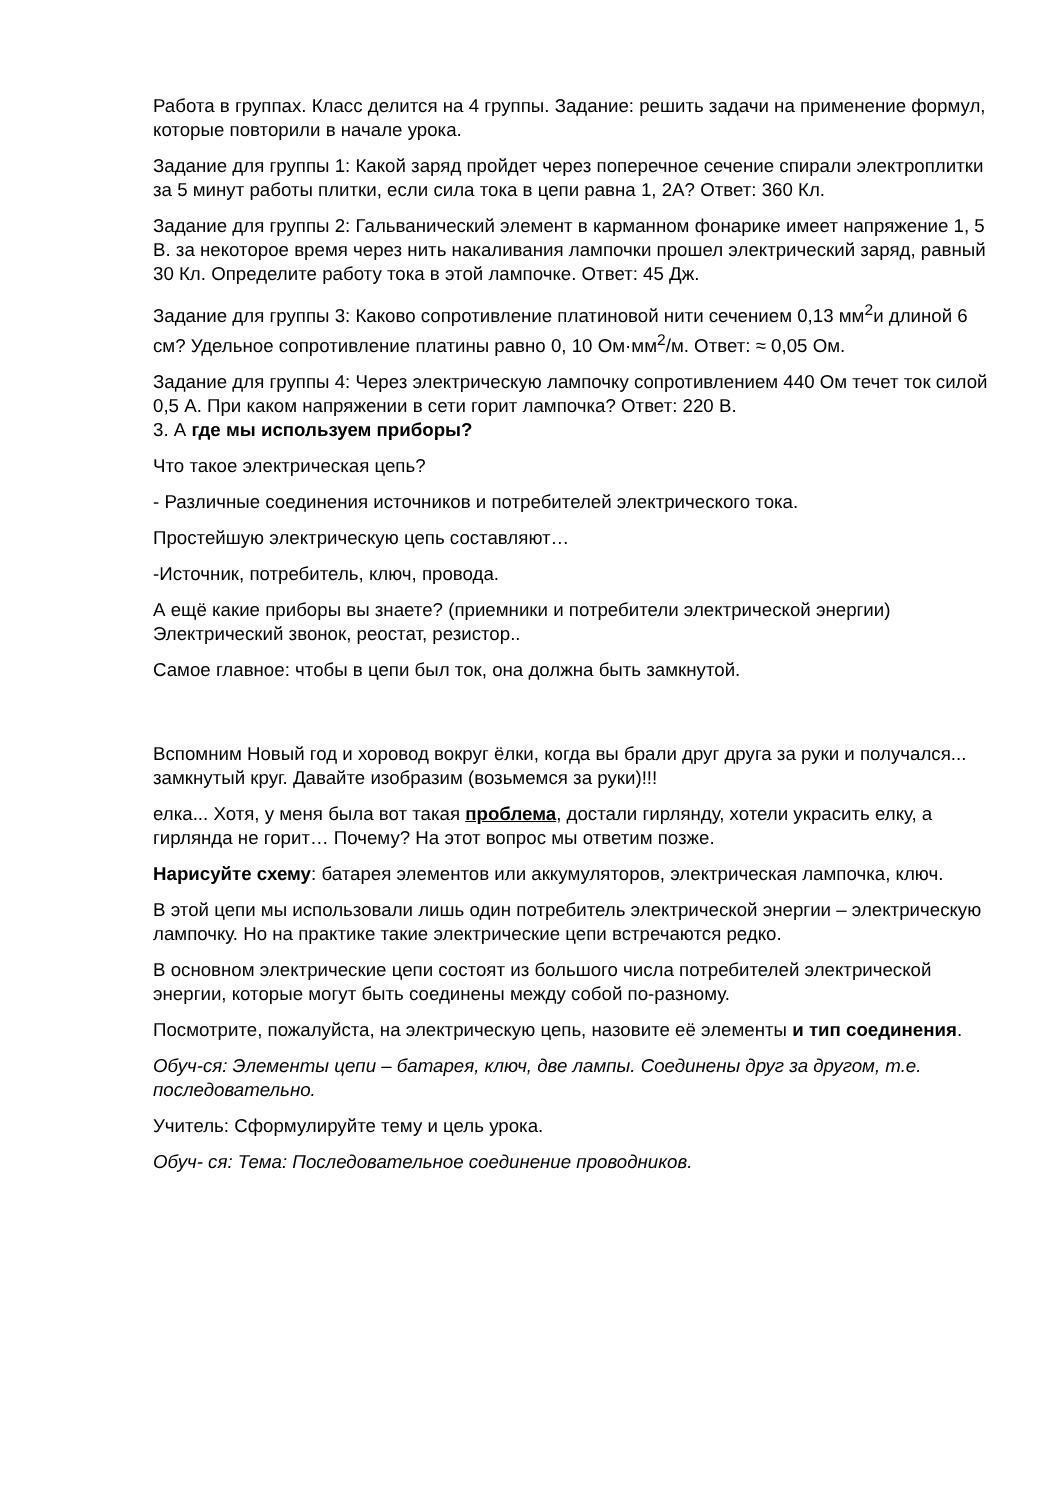Работа в группах. Класс делится на 4 группы. Задание: решить задачи на применение формул, которые повторили в начале урока.
Задание для группы 1: Какой заряд пройдет через поперечное сечение спирали электроплитки за 5 минут работы плитки, если сила тока в цепи равна 1, 2А? Ответ: 360 Кл.
Задание для группы 2: Гальванический элемент в карманном фонарике имеет напряжение 1, 5 В. за некоторое время через нить накаливания лампочки прошел электрический заряд, равный 30 Кл. Определите работу тока в этой лампочке. Ответ: 45 Дж.
Задание для группы 3: Каково сопротивление платиновой нити сечением 0,13 мм<sup>2</sup>и длиной 6 см? Удельное сопротивление платины равно 0, 10 Ом·мм<sup>2</sup>/м. Ответ: ≈ 0,05 Ом.
Задание для группы 4: Через электрическую лампочку сопротивлением 440 Ом течет ток силой 0,5 А. При каком напряжении в сети горит лампочка? Ответ: 220 В.
3. А где мы используем приборы?
Что такое электрическая цепь?
- Различные соединения источников и потребителей электрического тока.
Простейшую электрическую цепь составляют…
-Источник, потребитель, ключ, провода.
А ещё какие приборы вы знаете? (приемники и потребители электрической энергии) Электрический звонок, реостат, резистор..
Самое главное: чтобы в цепи был ток, она должна быть замкнутой.
Вспомним Новый год и хоровод вокруг ёлки, когда вы брали друг друга за руки и получался... замкнутый круг. Давайте изобразим (возьмемся за руки)!!!
елка... Хотя, у меня была вот такая проблема, достали гирлянду, хотели украсить елку, а гирлянда не горит… Почему? На этот вопрос мы ответим позже.
Нарисуйте схему: батарея элементов или аккумуляторов, электрическая лампочка, ключ.
В этой цепи мы использовали лишь один потребитель электрической энергии – электрическую лампочку. Но на практике такие электрические цепи встречаются редко.
В основном электрические цепи состоят из большого числа потребителей электрической энергии, которые могут быть соединены между собой по-разному.
Посмотрите, пожалуйста, на электрическую цепь, назовите её элементы и тип соединения.
Обуч-ся: Элементы цепи – батарея, ключ, две лампы. Соединены друг за другом, т.е. последовательно.
Учитель: Сформулируйте тему и цель урока.
Обуч- ся: Тема: Последовательное соединение проводников.